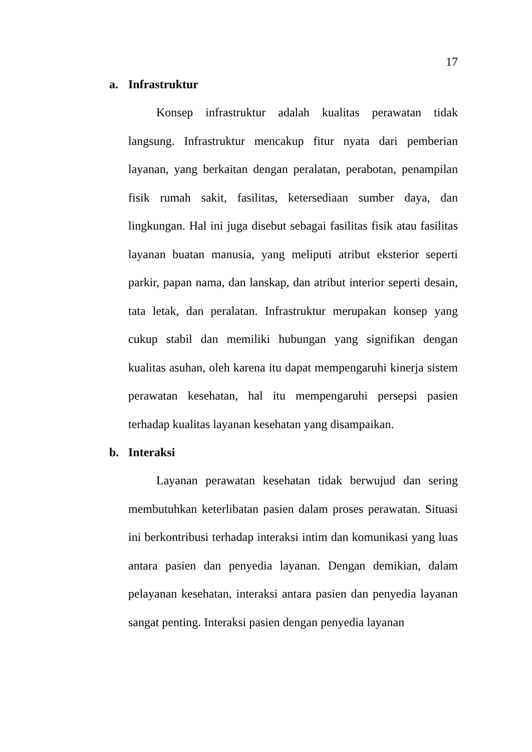17
a. Infrastruktur
Konsep infrastruktur adalah kualitas perawatan tidak langsung. Infrastruktur mencakup fitur nyata dari pemberian layanan, yang berkaitan dengan peralatan, perabotan, penampilan fisik rumah sakit, fasilitas, ketersediaan sumber daya, dan lingkungan. Hal ini juga disebut sebagai fasilitas fisik atau fasilitas layanan buatan manusia, yang meliputi atribut eksterior seperti parkir, papan nama, dan lanskap, dan atribut interior seperti desain, tata letak, dan peralatan. Infrastruktur merupakan konsep yang cukup stabil dan memiliki hubungan yang signifikan dengan kualitas asuhan, oleh karena itu dapat mempengaruhi kinerja sistem perawatan kesehatan, hal itu mempengaruhi persepsi pasien terhadap kualitas layanan kesehatan yang disampaikan.
b. Interaksi
Layanan perawatan kesehatan tidak berwujud dan sering membutuhkan keterlibatan pasien dalam proses perawatan. Situasi ini berkontribusi terhadap interaksi intim dan komunikasi yang luas antara pasien dan penyedia layanan. Dengan demikian, dalam pelayanan kesehatan, interaksi antara pasien dan penyedia layanan sangat penting. Interaksi pasien dengan penyedia layanan